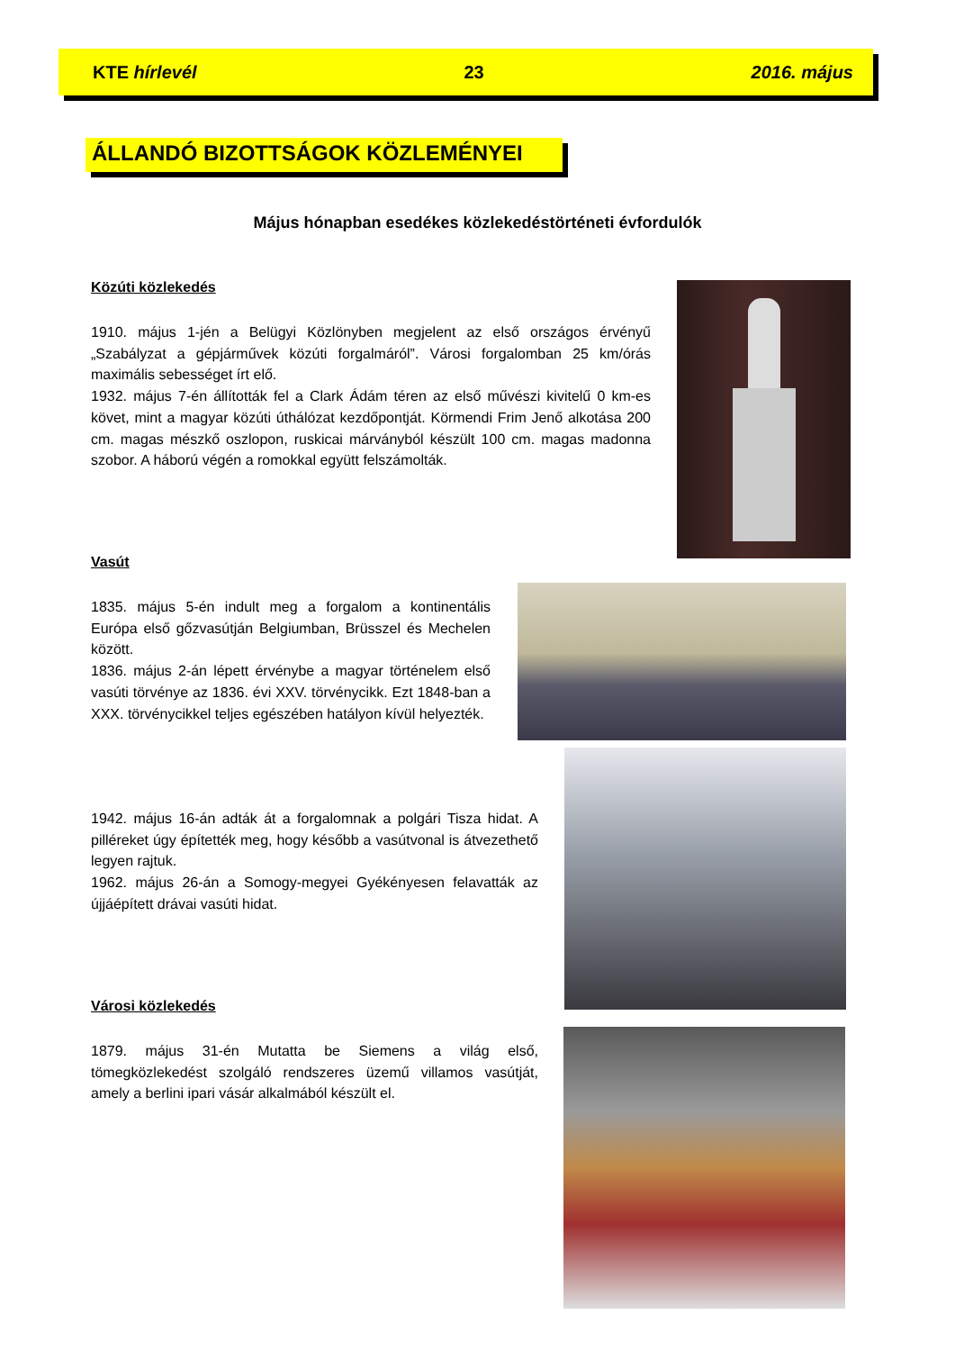KTE hírlevél 23 2016. május
ÁLLANDÓ BIZOTTSÁGOK KÖZLEMÉNYEI
Május hónapban esedékes közlekedéstörténeti évfordulók
Közúti közlekedés
1910. május 1-jén a Belügyi Közlönyben megjelent az első országos érvényű „Szabályzat a gépjárművek közúti forgalmáról”. Városi forgalomban 25 km/órás maximális sebességet írt elő.
1932. május 7-én állították fel a Clark Ádám téren az első művészi kivitelű 0 km-es követ, mint a magyar közúti úthálózat kezdőpontját. Körmendi Frim Jenő alkotása 200 cm. magas mészkő oszlopon, ruskicai márványból készült 100 cm. magas madonna szobor. A háború végén a romokkal együtt felszámolták.
Vasút
1835. május 5-én indult meg a forgalom a kontinentális Európa első gőzvasútján Belgiumban, Brüsszel és Mechelen között.
1836. május 2-án lépett érvénybe a magyar történelem első vasúti törvénye az 1836. évi XXV. törvénycikk. Ezt 1848-ban a XXX. törvénycikkel teljes egészében hatályon kívül helyezték.
1942. május 16-án adták át a forgalomnak a polgári Tisza hidat. A pilléreket úgy építették meg, hogy később a vasútvonal is átvezethető legyen rajtuk.
1962. május 26-án a Somogy-megyei Gyékényesen felavatták az újjáépített drávai vasúti hidat.
Városi közlekedés
1879. május 31-én Mutatta be Siemens a világ első, tömegközlekedést szolgáló rendszeres üzemű villamos vasútját, amely a berlini ipari vásár alkalmából készült el.